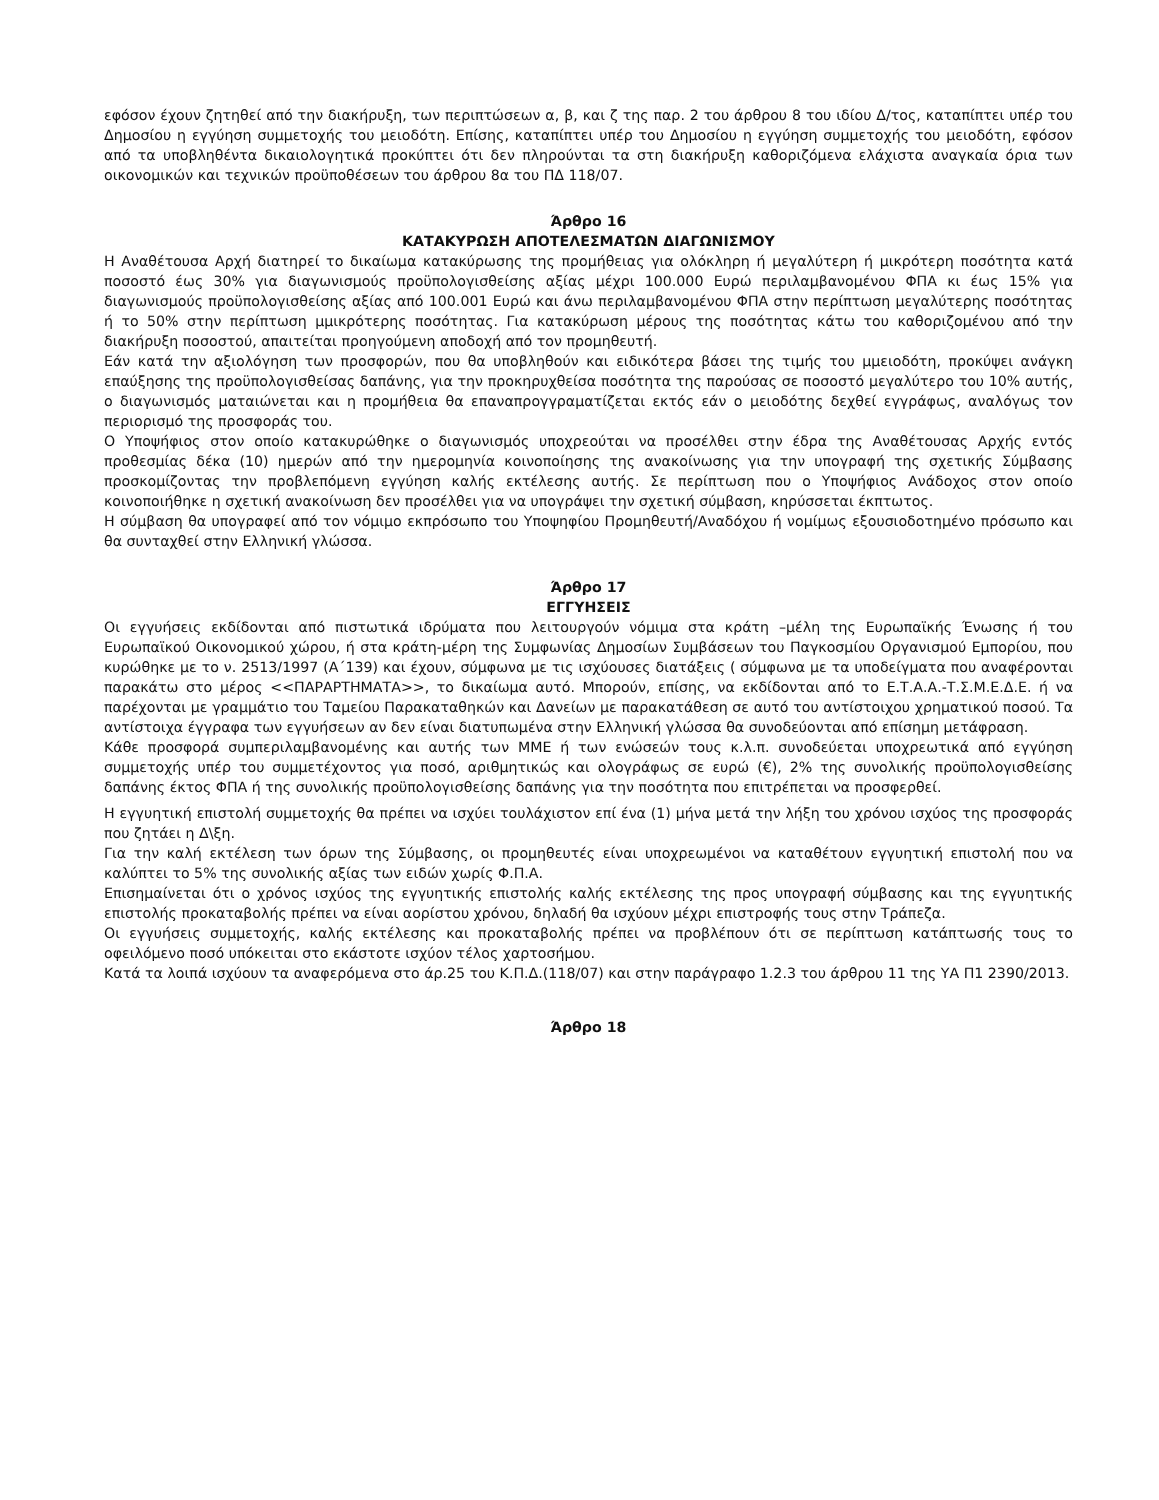εφόσον έχουν ζητηθεί από την διακήρυξη, των περιπτώσεων α, β, και ζ της παρ. 2 του άρθρου 8 του ιδίου Δ/τος, καταπίπτει υπέρ του Δημοσίου η εγγύηση συμμετοχής του μειοδότη. Επίσης, καταπίπτει υπέρ του Δημοσίου η εγγύηση συμμετοχής του μειοδότη, εφόσον από τα υποβληθέντα δικαιολογητικά προκύπτει ότι δεν πληρούνται τα στη διακήρυξη καθοριζόμενα ελάχιστα αναγκαία όρια των οικονομικών και τεχνικών προϋποθέσεων του άρθρου 8α του ΠΔ 118/07.
Άρθρο 16
ΚΑΤΑΚΥΡΩΣΗ ΑΠΟΤΕΛΕΣΜΑΤΩΝ ΔΙΑΓΩΝΙΣΜΟΥ
Η Αναθέτουσα Αρχή διατηρεί το δικαίωμα κατακύρωσης της προμήθειας για ολόκληρη ή μεγαλύτερη ή μικρότερη ποσότητα κατά ποσοστό έως 30% για διαγωνισμούς προϋπολογισθείσης αξίας μέχρι 100.000 Ευρώ περιλαμβανομένου ΦΠΑ κι έως 15% για διαγωνισμούς προϋπολογισθείσης αξίας από 100.001 Ευρώ και άνω περιλαμβανομένου ΦΠΑ στην περίπτωση μεγαλύτερης ποσότητας ή το 50% στην περίπτωση μμικρότερης ποσότητας. Για κατακύρωση μέρους της ποσότητας κάτω του καθοριζομένου από την διακήρυξη ποσοστού, απαιτείται προηγούμενη αποδοχή από τον προμηθευτή.
Εάν κατά την αξιολόγηση των προσφορών, που θα υποβληθούν και ειδικότερα βάσει της τιμής του μμειοδότη, προκύψει ανάγκη επαύξησης της προϋπολογισθείσας δαπάνης, για την προκηρυχθείσα ποσότητα της παρούσας σε ποσοστό μεγαλύτερο του 10% αυτής, ο διαγωνισμός ματαιώνεται και η προμήθεια θα επαναπρογγραματίζεται εκτός εάν ο μειοδότης δεχθεί εγγράφως, αναλόγως τον περιορισμό της προσφοράς του.
Ο Υποψήφιος στον οποίο κατακυρώθηκε ο διαγωνισμός υποχρεούται να προσέλθει στην έδρα της Αναθέτουσας Αρχής εντός προθεσμίας δέκα (10) ημερών από την ημερομηνία κοινοποίησης της ανακοίνωσης για την υπογραφή της σχετικής Σύμβασης προσκομίζοντας την προβλεπόμενη εγγύηση καλής εκτέλεσης αυτής. Σε περίπτωση που ο Υποψήφιος Ανάδοχος στον οποίο κοινοποιήθηκε η σχετική ανακοίνωση δεν προσέλθει για να υπογράψει την σχετική σύμβαση, κηρύσσεται έκπτωτος.
Η σύμβαση θα υπογραφεί από τον νόμιμο εκπρόσωπο του Υποψηφίου Προμηθευτή/Αναδόχου ή νομίμως εξουσιοδοτημένο πρόσωπο και θα συνταχθεί στην Ελληνική γλώσσα.
Άρθρο 17
ΕΓΓΥΗΣΕΙΣ
Οι εγγυήσεις εκδίδονται από πιστωτικά ιδρύματα που λειτουργούν νόμιμα στα κράτη –μέλη της Ευρωπαϊκής Ένωσης ή του Ευρωπαϊκού Οικονομικού χώρου, ή στα κράτη-μέρη της Συμφωνίας Δημοσίων Συμβάσεων του Παγκοσμίου Οργανισμού Εμπορίου, που κυρώθηκε με το ν. 2513/1997 (Α΄139) και έχουν, σύμφωνα με τις ισχύουσες διατάξεις ( σύμφωνα με τα υποδείγματα που αναφέρονται παρακάτω στο μέρος <<ΠΑΡΑΡΤΗΜΑΤΑ>>, το δικαίωμα αυτό. Μπορούν, επίσης, να εκδίδονται από το Ε.Τ.Α.Α.-Τ.Σ.Μ.Ε.Δ.Ε. ή να παρέχονται με γραμμάτιο του Ταμείου Παρακαταθηκών και Δανείων με παρακατάθεση σε αυτό του αντίστοιχου χρηματικού ποσού. Τα αντίστοιχα έγγραφα των εγγυήσεων αν δεν είναι διατυπωμένα στην Ελληνική γλώσσα θα συνοδεύονται από επίσημη μετάφραση.
Κάθε προσφορά συμπεριλαμβανομένης και αυτής των ΜΜΕ ή των ενώσεών τους κ.λ.π. συνοδεύεται υποχρεωτικά από εγγύηση συμμετοχής υπέρ του συμμετέχοντος για ποσό, αριθμητικώς και ολογράφως σε ευρώ (€), 2% της συνολικής προϋπολογισθείσης δαπάνης έκτος ΦΠΑ ή της συνολικής προϋπολογισθείσης δαπάνης για την ποσότητα που επιτρέπεται να προσφερθεί.
Η εγγυητική επιστολή συμμετοχής θα πρέπει να ισχύει τουλάχιστον επί ένα (1) μήνα μετά την λήξη του χρόνου ισχύος της προσφοράς που ζητάει η Δ\ξη.
Για την καλή εκτέλεση των όρων της Σύμβασης, οι προμηθευτές είναι υποχρεωμένοι να καταθέτουν εγγυητική επιστολή που να καλύπτει το 5% της συνολικής αξίας των ειδών χωρίς Φ.Π.Α.
Επισημαίνεται ότι ο χρόνος ισχύος της εγγυητικής επιστολής καλής εκτέλεσης της προς υπογραφή σύμβασης και της εγγυητικής επιστολής προκαταβολής πρέπει να είναι αορίστου χρόνου, δηλαδή θα ισχύουν μέχρι επιστροφής τους στην Τράπεζα.
Οι εγγυήσεις συμμετοχής, καλής εκτέλεσης και προκαταβολής πρέπει να προβλέπουν ότι σε περίπτωση κατάπτωσής τους το οφειλόμενο ποσό υπόκειται στο εκάστοτε ισχύον τέλος χαρτοσήμου.
Κατά τα λοιπά ισχύουν τα αναφερόμενα στο άρ.25 του Κ.Π.Δ.(118/07) και στην παράγραφο 1.2.3 του άρθρου 11 της ΥΑ Π1 2390/2013.
Άρθρο 18